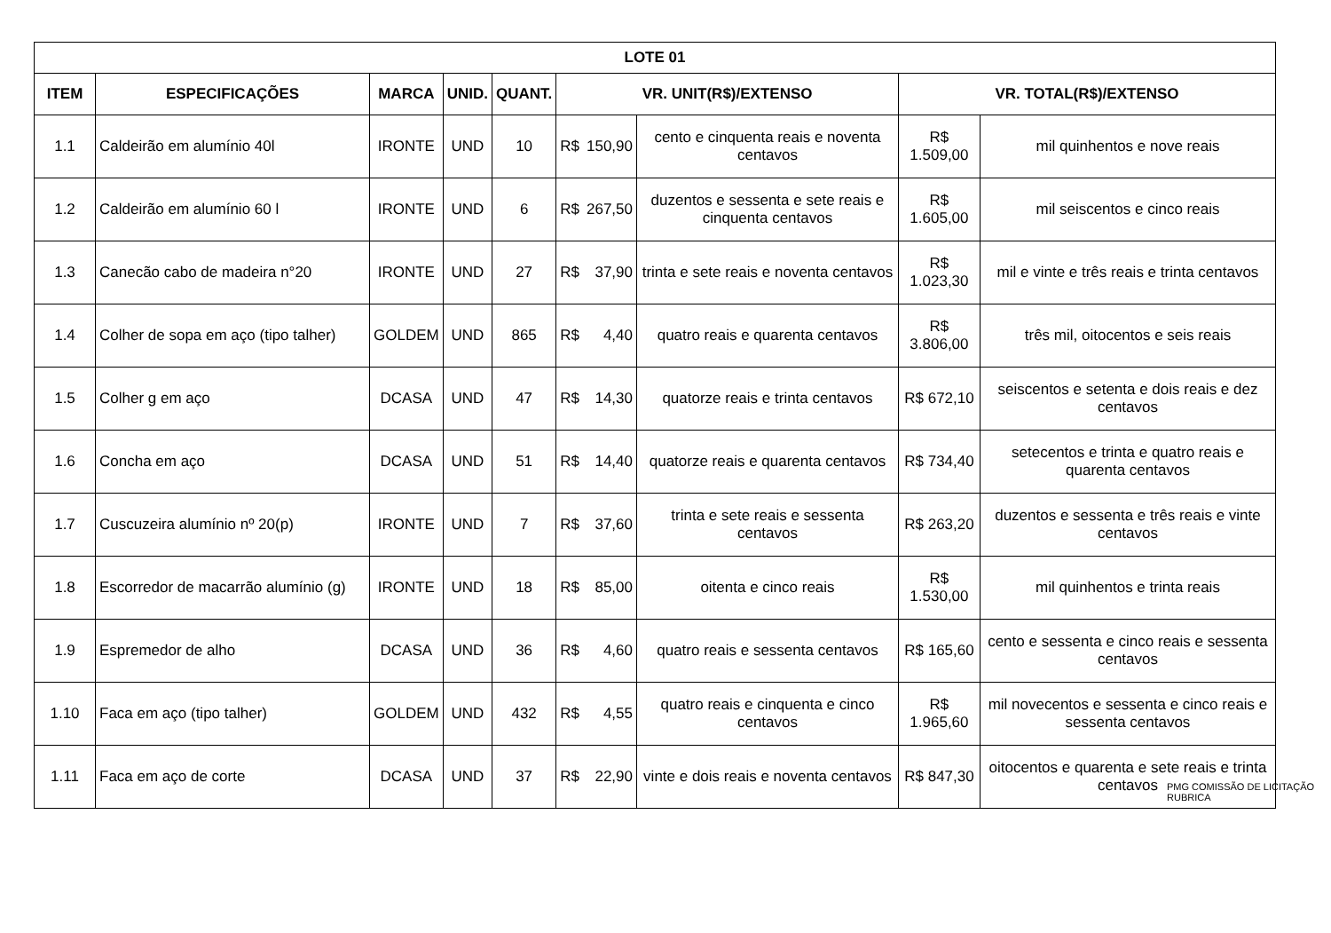| LOTE 01 | | | | | | | | | |
| --- | --- | --- | --- | --- | --- | --- | --- | --- | --- |
| ITEM | ESPECIFICAÇÕES | MARCA | UNID. | QUANT. | VR. UNIT(R$)/EXTENSO | | | VR. TOTAL(R$)/EXTENSO | |
| 1.1 | Caldeirão em alumínio 40l | IRONTE | UND | 10 | R$ | 150,90 | cento e cinquenta reais e noventa centavos | R$ 1.509,00 | mil quinhentos e nove reais |
| 1.2 | Caldeirão em alumínio 60 l | IRONTE | UND | 6 | R$ | 267,50 | duzentos e sessenta e sete reais e cinquenta centavos | R$ 1.605,00 | mil seiscentos e cinco reais |
| 1.3 | Canecão cabo de madeira n°20 | IRONTE | UND | 27 | R$ | 37,90 | trinta e sete reais e noventa centavos | R$ 1.023,30 | mil e vinte e três reais e trinta centavos |
| 1.4 | Colher de sopa em aço (tipo talher) | GOLDEM | UND | 865 | R$ | 4,40 | quatro reais e quarenta centavos | R$ 3.806,00 | três mil, oitocentos e seis reais |
| 1.5 | Colher g em aço | DCASA | UND | 47 | R$ | 14,30 | quatorze reais e trinta centavos | R$ 672,10 | seiscentos e setenta e dois reais e dez centavos |
| 1.6 | Concha em aço | DCASA | UND | 51 | R$ | 14,40 | quatorze reais e quarenta centavos | R$ 734,40 | setecentos e trinta e quatro reais e quarenta centavos |
| 1.7 | Cuscuzeira alumínio nº 20(p) | IRONTE | UND | 7 | R$ | 37,60 | trinta e sete reais e sessenta centavos | R$ 263,20 | duzentos e sessenta e três reais e vinte centavos |
| 1.8 | Escorredor de macarrão alumínio (g) | IRONTE | UND | 18 | R$ | 85,00 | oitenta e cinco reais | R$ 1.530,00 | mil quinhentos e trinta reais |
| 1.9 | Espremedor de alho | DCASA | UND | 36 | R$ | 4,60 | quatro reais e sessenta centavos | R$ 165,60 | cento e sessenta e cinco reais e sessenta centavos |
| 1.10 | Faca em aço (tipo talher) | GOLDEM | UND | 432 | R$ | 4,55 | quatro reais e cinquenta e cinco centavos | R$ 1.965,60 | mil novecentos e sessenta e cinco reais e sessenta centavos |
| 1.11 | Faca em aço de corte | DCASA | UND | 37 | R$ | 22,90 | vinte e dois reais e noventa centavos | R$ 847,30 | oitocentos e quarenta e sete reais e trinta centavos |
PMG COMISSÃO DE LICITAÇÃO RUBRICA